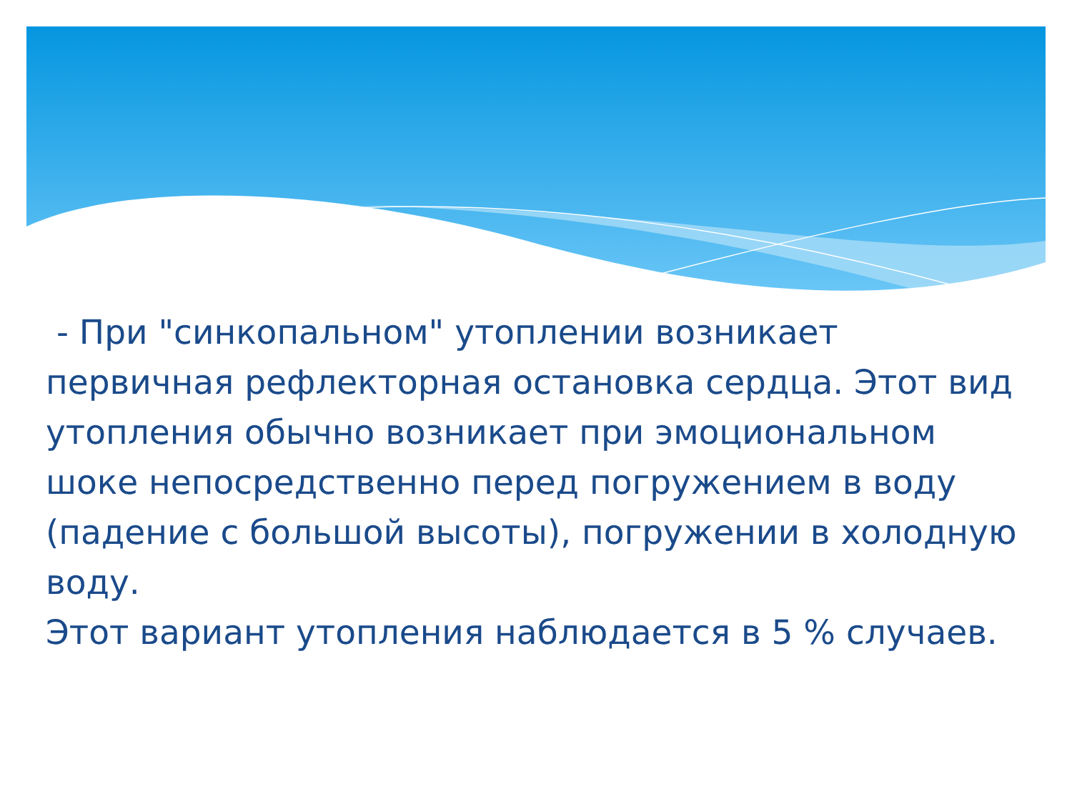- При "синкопальном" утоплении возникает первичная рефлекторная остановка сердца. Этот вид утопления обычно возникает при эмоциональном шоке непосредственно перед погружением в воду (падение с большой высоты), погружении в холодную воду.
Этот вариант утопления наблюдается в 5 % случаев.